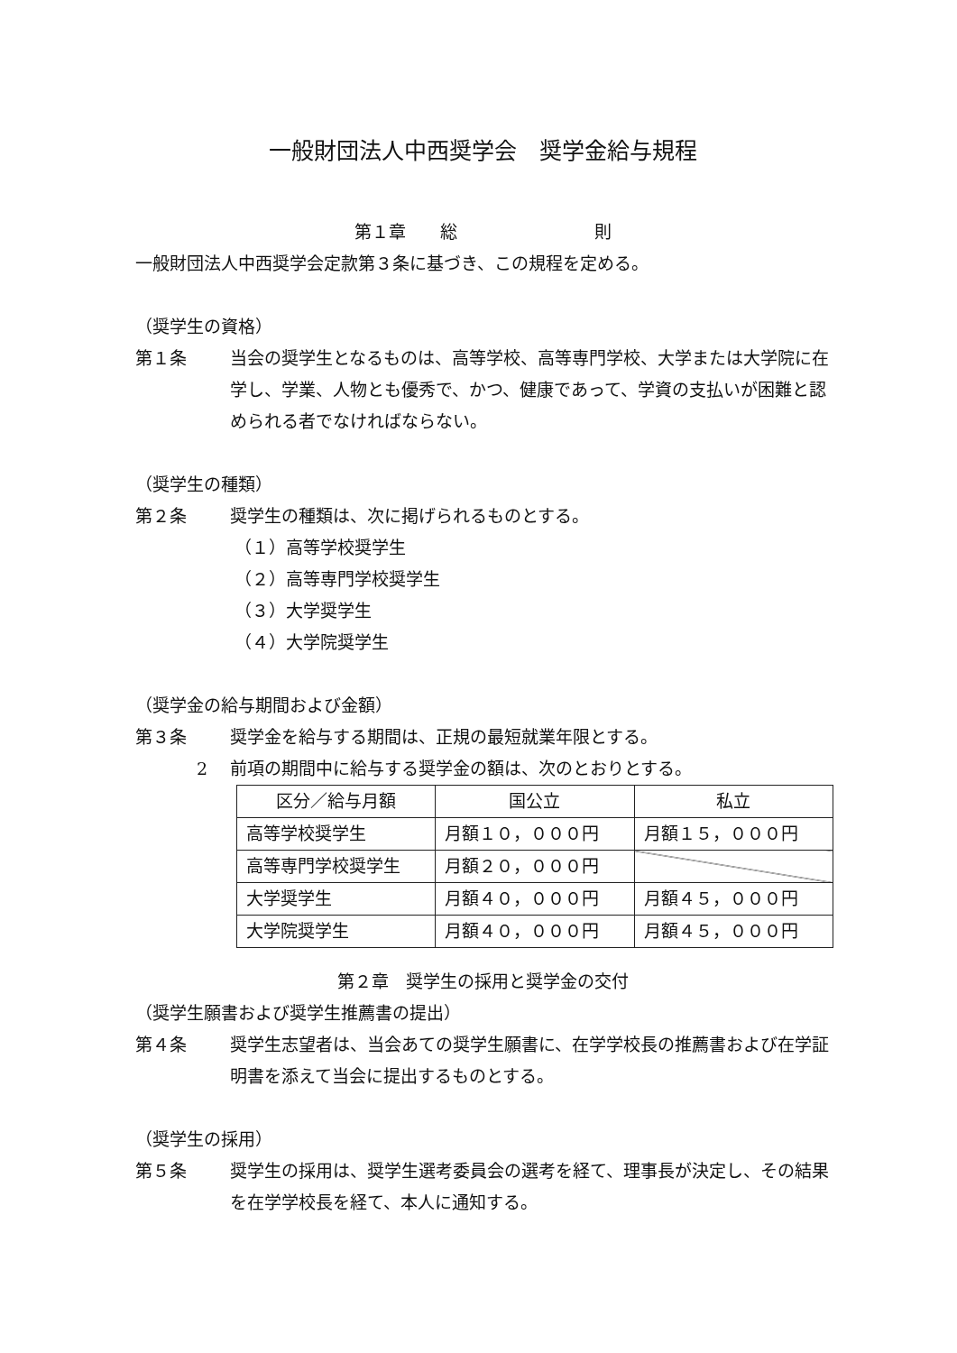一般財団法人中西奨学会　奨学金給与規程
第１章　　総　　　　　　　　則
一般財団法人中西奨学会定款第３条に基づき、この規程を定める。
（奨学生の資格）
第１条 当会の奨学生となるものは、高等学校、高等専門学校、大学または大学院に在学し、学業、人物とも優秀で、かつ、健康であって、学資の支払いが困難と認められる者でなければならない。
（奨学生の種類）
第２条 奨学生の種類は、次に掲げられるものとする。
（１）高等学校奨学生
（２）高等専門学校奨学生
（３）大学奨学生
（４）大学院奨学生
（奨学金の給与期間および金額）
第３条 奨学金を給与する期間は、正規の最短就業年限とする。
2 前項の期間中に給与する奨学金の額は、次のとおりとする。
| 区分／給与月額 | 国公立 | 私立 |
| --- | --- | --- |
| 高等学校奨学生 | 月額１０，０００円 | 月額１５，０００円 |
| 高等専門学校奨学生 | 月額２０，０００円 | |
| 大学奨学生 | 月額４０，０００円 | 月額４５，０００円 |
| 大学院奨学生 | 月額４０，０００円 | 月額４５，０００円 |
第２章　奨学生の採用と奨学金の交付
（奨学生願書および奨学生推薦書の提出）
第４条 奨学生志望者は、当会あての奨学生願書に、在学学校長の推薦書および在学証明書を添えて当会に提出するものとする。
（奨学生の採用）
第５条 奨学生の採用は、奨学生選考委員会の選考を経て、理事長が決定し、その結果を在学学校長を経て、本人に通知する。